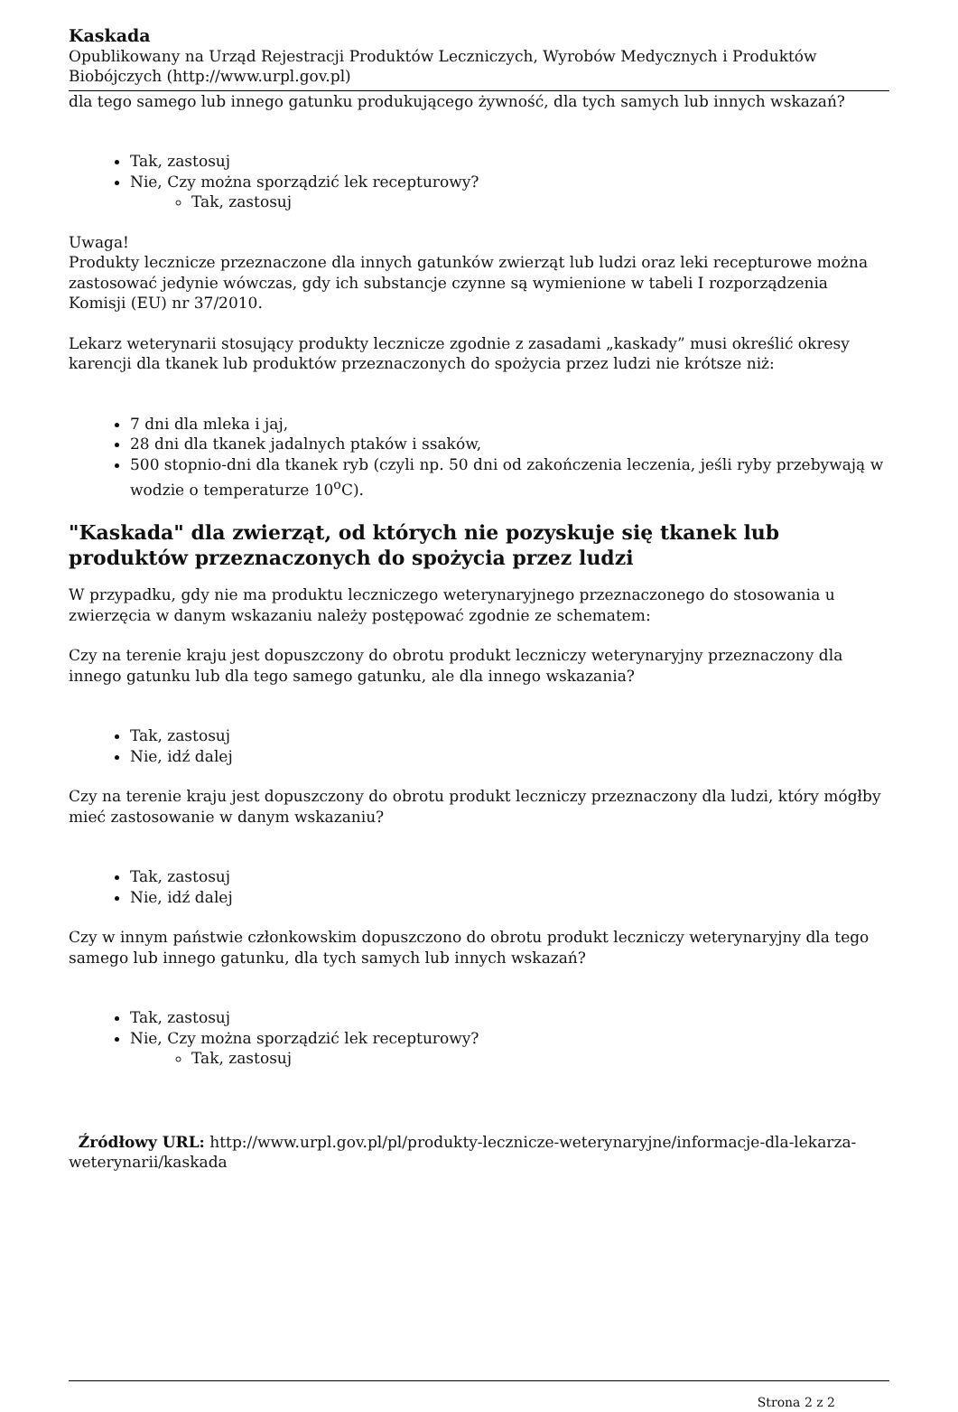Kaskada
Opublikowany na Urząd Rejestracji Produktów Leczniczych, Wyrobów Medycznych i Produktów Biobójczych (http://www.urpl.gov.pl)
dla tego samego lub innego gatunku produkującego żywność, dla tych samych lub innych wskazań?
Tak, zastosuj
Nie, Czy można sporządzić lek recepturowy?
Tak, zastosuj
Uwaga!
Produkty lecznicze przeznaczone dla innych gatunków zwierząt lub ludzi oraz leki recepturowe można zastosować jedynie wówczas, gdy ich substancje czynne są wymienione w tabeli I rozporządzenia Komisji (EU) nr 37/2010.
Lekarz weterynarii stosujący produkty lecznicze zgodnie z zasadami „kaskady” musi określić okresy karencji dla tkanek lub produktów przeznaczonych do spożycia przez ludzi nie krótsze niż:
7 dni dla mleka i jaj,
28 dni dla tkanek jadalnych ptaków i ssaków,
500 stopnio-dni dla tkanek ryb (czyli np. 50 dni od zakończenia leczenia, jeśli ryby przebywają w wodzie o temperaturze 10<sup>o</sup>C).
"Kaskada" dla zwierząt, od których nie pozyskuje się tkanek lub produktów przeznaczonych do spożycia przez ludzi
W przypadku, gdy nie ma produktu leczniczego weterynaryjnego przeznaczonego do stosowania u zwierzęcia w danym wskazaniu należy postępować zgodnie ze schematem:
Czy na terenie kraju jest dopuszczony do obrotu produkt leczniczy weterynaryjny przeznaczony dla innego gatunku lub dla tego samego gatunku, ale dla innego wskazania?
Tak, zastosuj
Nie, idź dalej
Czy na terenie kraju jest dopuszczony do obrotu produkt leczniczy przeznaczony dla ludzi, który mógłby mieć zastosowanie w danym wskazaniu?
Tak, zastosuj
Nie, idź dalej
Czy w innym państwie członkowskim dopuszczono do obrotu produkt leczniczy weterynaryjny dla tego samego lub innego gatunku, dla tych samych lub innych wskazań?
Tak, zastosuj
Nie, Czy można sporządzić lek recepturowy?
Tak, zastosuj
Źródłowy URL: http://www.urpl.gov.pl/pl/produkty-lecznicze-weterynaryjne/informacje-dla-lekarza-weterynarii/kaskada
Strona 2 z 2